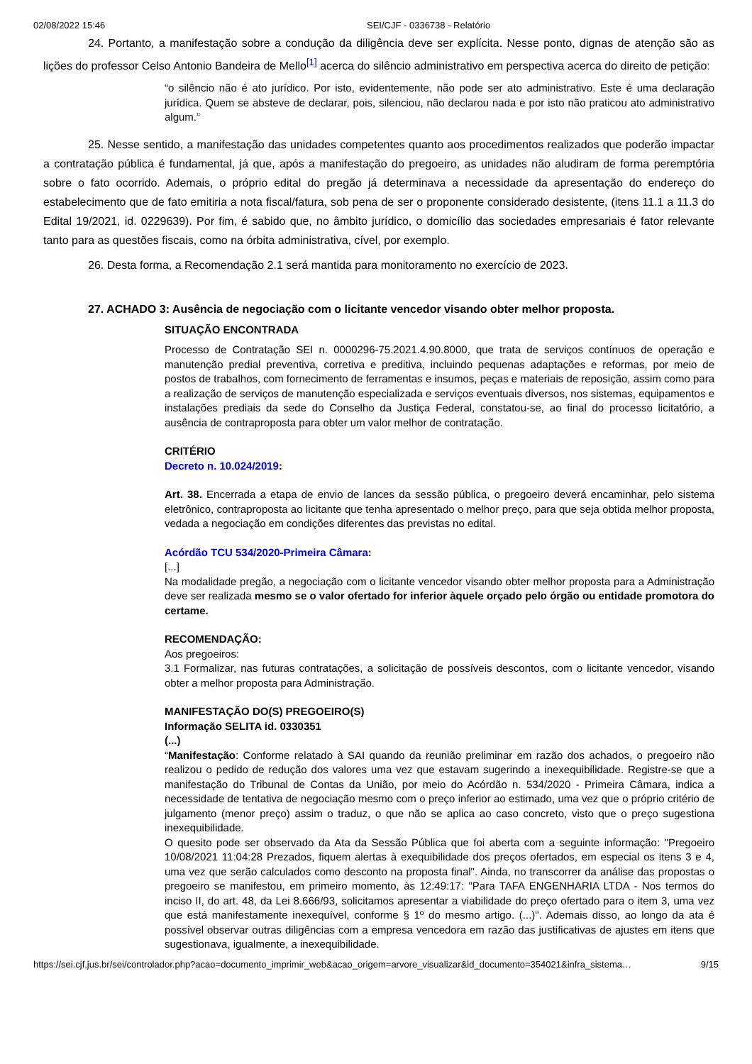02/08/2022 15:46 SEI/CJF - 0336738 - Relatório
24. Portanto, a manifestação sobre a condução da diligência deve ser explícita. Nesse ponto, dignas de atenção são as lições do professor Celso Antonio Bandeira de Mello<sup>[1]</sup> acerca do silêncio administrativo em perspectiva acerca do direito de petição:
“o silêncio não é ato jurídico. Por isto, evidentemente, não pode ser ato administrativo. Este é uma declaração jurídica. Quem se absteve de declarar, pois, silenciou, não declarou nada e por isto não praticou ato administrativo algum.”
25. Nesse sentido, a manifestação das unidades competentes quanto aos procedimentos realizados que poderão impactar a contratação pública é fundamental, já que, após a manifestação do pregoeiro, as unidades não aludiram de forma peremptória sobre o fato ocorrido. Ademais, o próprio edital do pregão já determinava a necessidade da apresentação do endereço do estabelecimento que de fato emitiria a nota fiscal/fatura, sob pena de ser o proponente considerado desistente, (itens 11.1 a 11.3 do Edital 19/2021, id. 0229639). Por fim, é sabido que, no âmbito jurídico, o domicílio das sociedades empresariais é fator relevante tanto para as questões fiscais, como na órbita administrativa, cível, por exemplo.
26. Desta forma, a Recomendação 2.1 será mantida para monitoramento no exercício de 2023.
27. ACHADO 3: Ausência de negociação com o licitante vencedor visando obter melhor proposta.
SITUAÇÃO ENCONTRADA
Processo de Contratação SEI n. 0000296-75.2021.4.90.8000, que trata de serviços contínuos de operação e manutenção predial preventiva, corretiva e preditiva, incluindo pequenas adaptações e reformas, por meio de postos de trabalhos, com fornecimento de ferramentas e insumos, peças e materiais de reposição, assim como para a realização de serviços de manutenção especializada e serviços eventuais diversos, nos sistemas, equipamentos e instalações prediais da sede do Conselho da Justiça Federal, constatou-se, ao final do processo licitatório, a ausência de contraproposta para obter um valor melhor de contratação.
CRITÉRIO
Decreto n. 10.024/2019:
Art. 38. Encerrada a etapa de envio de lances da sessão pública, o pregoeiro deverá encaminhar, pelo sistema eletrônico, contraproposta ao licitante que tenha apresentado o melhor preço, para que seja obtida melhor proposta, vedada a negociação em condições diferentes das previstas no edital.
Acórdão TCU 534/2020-Primeira Câmara:
[...]
Na modalidade pregão, a negociação com o licitante vencedor visando obter melhor proposta para a Administração deve ser realizada mesmo se o valor ofertado for inferior àquele orçado pelo órgão ou entidade promotora do certame.
RECOMENDAÇÃO:
Aos pregoeiros:
3.1 Formalizar, nas futuras contratações, a solicitação de possíveis descontos, com o licitante vencedor, visando obter a melhor proposta para Administração.
MANIFESTAÇÃO DO(S) PREGOEIRO(S)
Informação SELITA id. 0330351
(...)
“Manifestação: Conforme relatado à SAI quando da reunião preliminar em razão dos achados, o pregoeiro não realizou o pedido de redução dos valores uma vez que estavam sugerindo a inexequibilidade. Registre-se que a manifestação do Tribunal de Contas da União, por meio do Acórdão n. 534/2020 - Primeira Câmara, indica a necessidade de tentativa de negociação mesmo com o preço inferior ao estimado, uma vez que o próprio critério de julgamento (menor preço) assim o traduz, o que não se aplica ao caso concreto, visto que o preço sugestiona inexequibilidade.
O quesito pode ser observado da Ata da Sessão Pública que foi aberta com a seguinte informação: "Pregoeiro 10/08/2021 11:04:28 Prezados, fiquem alertas à exequibilidade dos preços ofertados, em especial os itens 3 e 4, uma vez que serão calculados como desconto na proposta final". Ainda, no transcorrer da análise das propostas o pregoeiro se manifestou, em primeiro momento, às 12:49:17: "Para TAFA ENGENHARIA LTDA - Nos termos do inciso II, do art. 48, da Lei 8.666/93, solicitamos apresentar a viabilidade do preço ofertado para o item 3, uma vez que está manifestamente inexequível, conforme § 1º do mesmo artigo. (...)". Ademais disso, ao longo da ata é possível observar outras diligências com a empresa vencedora em razão das justificativas de ajustes em itens que sugestionava, igualmente, a inexequibilidade.
https://sei.cjf.jus.br/sei/controlador.php?acao=documento_imprimir_web&acao_origem=arvore_visualizar&id_documento=354021&infra_sistema… 9/15